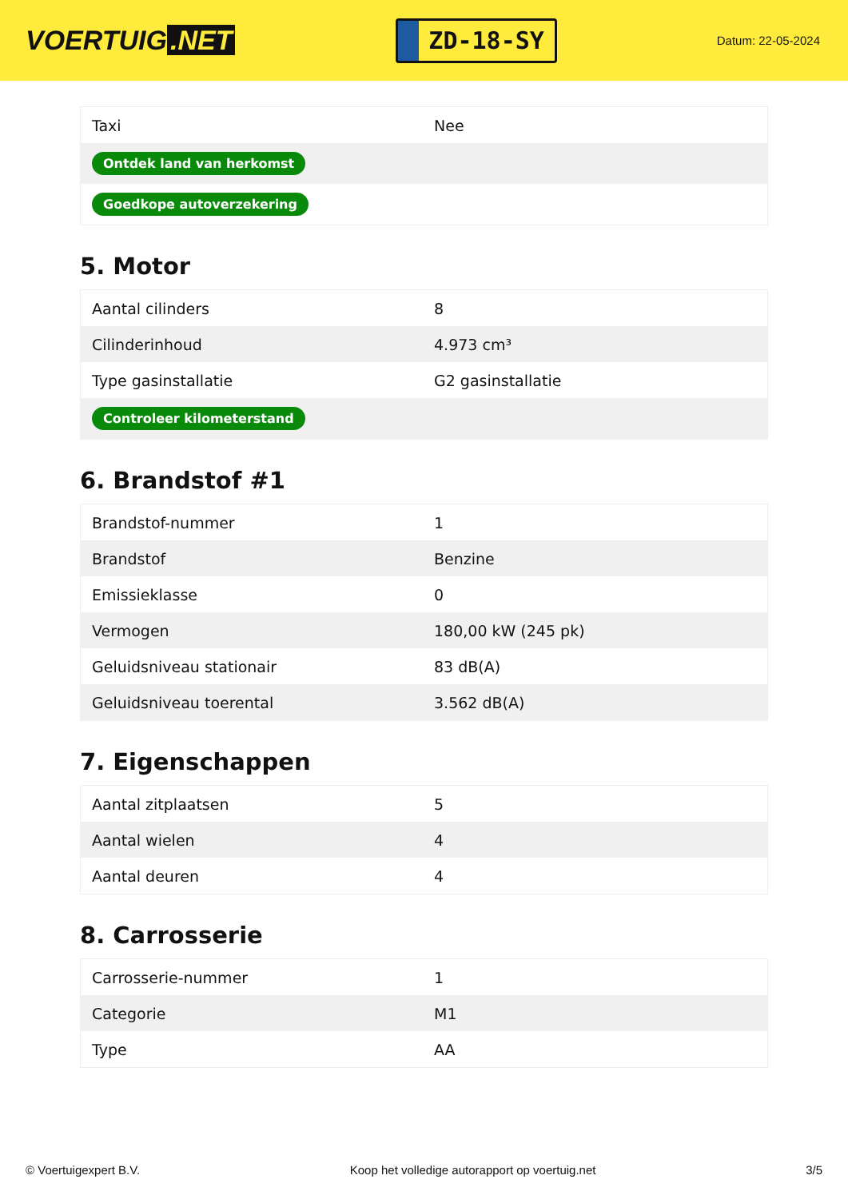VOERTUIG.NET
ZD-18-SY
Datum: 22-05-2024
| Taxi | Nee |
| Ontdek land van herkomst | |
| Goedkope autoverzekering | |
5. Motor
| Aantal cilinders | 8 |
| Cilinderinhoud | 4.973 cm³ |
| Type gasinstallatie | G2 gasinstallatie |
| Controleer kilometerstand | |
6. Brandstof #1
| Brandstof-nummer | 1 |
| Brandstof | Benzine |
| Emissieklasse | 0 |
| Vermogen | 180,00 kW (245 pk) |
| Geluidsniveau stationair | 83 dB(A) |
| Geluidsniveau toerental | 3.562 dB(A) |
7. Eigenschappen
| Aantal zitplaatsen | 5 |
| Aantal wielen | 4 |
| Aantal deuren | 4 |
8. Carrosserie
| Carrosserie-nummer | 1 |
| Categorie | M1 |
| Type | AA |
© Voertuigexpert B.V. Koop het volledige autorapport op voertuig.net 3/5